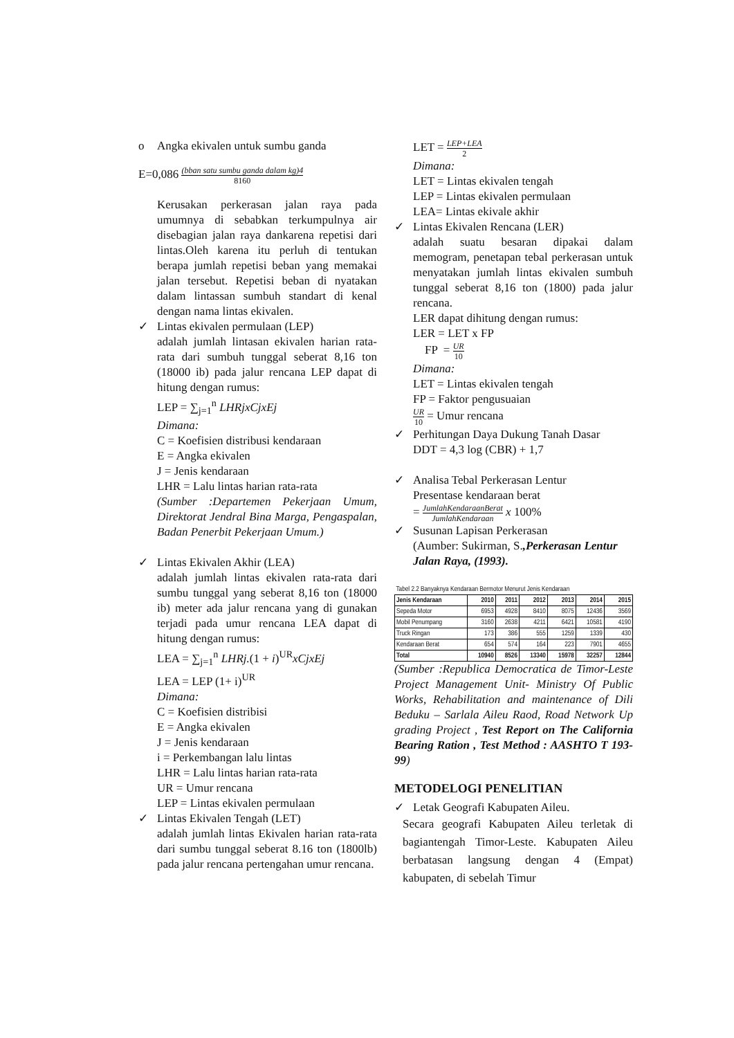o Angka ekivalen untuk sumbu ganda
E=0,086 (bban satu sumbu ganda dalam kg)4 8160
Kerusakan perkerasan jalan raya pada umumnya di sebabkan terkumpulnya air disebagian jalan raya dankarena repetisi dari lintas.Oleh karena itu perluh di tentukan berapa jumlah repetisi beban yang memakai jalan tersebut. Repetisi beban di nyatakan dalam lintassan sumbuh standart di kenal dengan nama lintas ekivalen.
✓ Lintas ekivalen permulaan (LEP)
adalah jumlah lintasan ekivalen harian rata-rata dari sumbuh tunggal seberat 8,16 ton (18000 ib) pada jalur rencana LEP dapat di hitung dengan rumus:
LEP = ∑<sub>j=1</sub><sup>n</sup> LHRjxCjxEj
Dimana:
C = Koefisien distribusi kendaraan
E = Angka ekivalen
J = Jenis kendaraan
LHR = Lalu lintas harian rata-rata
(Sumber :Departemen Pekerjaan Umum, Direktorat Jendral Bina Marga, Pengaspalan, Badan Penerbit Pekerjaan Umum.)
✓ Lintas Ekivalen Akhir (LEA)
adalah jumlah lintas ekivalen rata-rata dari sumbu tunggal yang seberat 8,16 ton (18000 ib) meter ada jalur rencana yang di gunakan terjadi pada umur rencana LEA dapat di hitung dengan rumus:
LEA = ∑<sub>j=1</sub><sup>n</sup> LHRj.(1 + i)<sup>UR</sup>xCjxEj
LEA = LEP (1+ i)<sup>UR</sup>
Dimana:
C = Koefisien distribisi
E = Angka ekivalen
J = Jenis kendaraan
i = Perkembangan lalu lintas
LHR = Lalu lintas harian rata-rata
UR = Umur rencana
LEP = Lintas ekivalen permulaan
✓ Lintas Ekivalen Tengah (LET)
adalah jumlah lintas Ekivalen harian rata-rata dari sumbu tunggal seberat 8.16 ton (1800lb) pada jalur rencana pertengahan umur rencana.
LET = LEP+LEA 2
Dimana:
LET = Lintas ekivalen tengah
LEP = Lintas ekivalen permulaan
LEA= Lintas ekivale akhir
✓ Lintas Ekivalen Rencana (LER)
adalah suatu besaran dipakai dalam memogram, penetapan tebal perkerasan untuk menyatakan jumlah lintas ekivalen sumbuh tunggal seberat 8,16 ton (1800) pada jalur rencana.
LER dapat dihitung dengan rumus:
LER = LET x FP
FP = UR 10
Dimana:
LET = Lintas ekivalen tengah
FP = Faktor pengusuaian
UR 10 = Umur rencana
✓ Perhitungan Daya Dukung Tanah Dasar
DDT = 4,3 log (CBR) + 1,7
✓ Analisa Tebal Perkerasan Lentur
Presentase kendaraan berat
= JumlahKendaraanBerat JumlahKendaraan x 100%
✓ Susunan Lapisan Perkerasan
(Aumber: Sukirman, S.,Perkerasan Lentur Jalan Raya, (1993).
| Tabel 2.2 Banyaknya Kendaraan Bermotor Menurut Jenis Kendaraan | | | | | | |
| Jenis Kendaraan | 2010 | 2011 | 2012 | 2013 | 2014 | 2015 |
| Sepeda Motor | 6953 | 4928 | 8410 | 8075 | 12436 | 3569 |
| Mobil Penumpang | 3160 | 2638 | 4211 | 6421 | 10581 | 4190 |
| Truck Ringan | 173 | 386 | 555 | 1259 | 1339 | 430 |
| Kendaraan Berat | 654 | 574 | 164 | 223 | 7901 | 4655 |
| Total | 10940 | 8526 | 13340 | 15978 | 32257 | 12844 |
(Sumber :Republica Democratica de Timor-Leste Project Management Unit- Ministry Of Public Works, Rehabilitation and maintenance of Dili Beduku – Sarlala Aileu Raod, Road Network Up grading Project , Test Report on The California Bearing Ration , Test Method : AASHTO T 193-99)
METODELOGI PENELITIAN
✓ Letak Geografi Kabupaten Aileu.
Secara geografi Kabupaten Aileu terletak di bagiantengah Timor-Leste. Kabupaten Aileu berbatasan langsung dengan 4 (Empat) kabupaten, di sebelah Timur